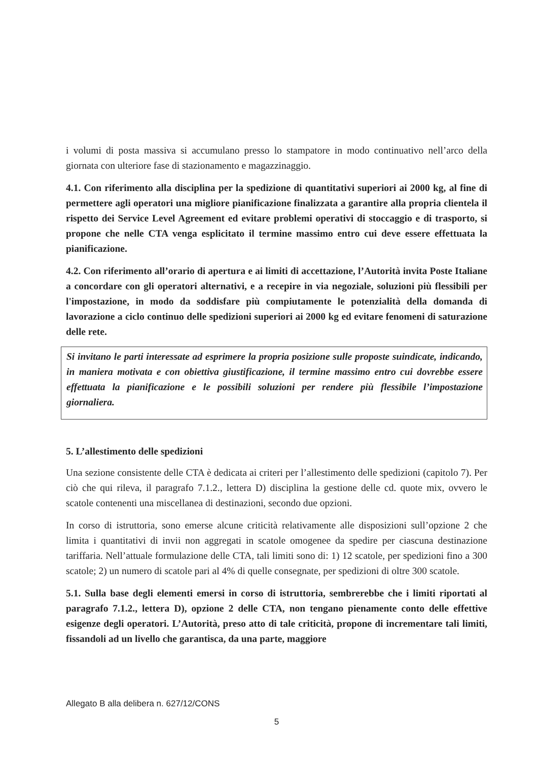i volumi di posta massiva si accumulano presso lo stampatore in modo continuativo nell’arco della giornata con ulteriore fase di stazionamento e magazzinaggio.
4.1. Con riferimento alla disciplina per la spedizione di quantitativi superiori ai 2000 kg, al fine di permettere agli operatori una migliore pianificazione finalizzata a garantire alla propria clientela il rispetto dei Service Level Agreement ed evitare problemi operativi di stoccaggio e di trasporto, si propone che nelle CTA venga esplicitato il termine massimo entro cui deve essere effettuata la pianificazione.
4.2. Con riferimento all’orario di apertura e ai limiti di accettazione, l’Autorità invita Poste Italiane a concordare con gli operatori alternativi, e a recepire in via negoziale, soluzioni più flessibili per l'impostazione, in modo da soddisfare più compiutamente le potenzialità della domanda di lavorazione a ciclo continuo delle spedizioni superiori ai 2000 kg ed evitare fenomeni di saturazione delle rete.
Si invitano le parti interessate ad esprimere la propria posizione sulle proposte suindicate, indicando, in maniera motivata e con obiettiva giustificazione, il termine massimo entro cui dovrebbe essere effettuata la pianificazione e le possibili soluzioni per rendere più flessibile l’impostazione giornaliera.
5. L’allestimento delle spedizioni
Una sezione consistente delle CTA è dedicata ai criteri per l’allestimento delle spedizioni (capitolo 7). Per ciò che qui rileva, il paragrafo 7.1.2., lettera D) disciplina la gestione delle cd. quote mix, ovvero le scatole contenenti una miscellanea di destinazioni, secondo due opzioni.
In corso di istruttoria, sono emerse alcune criticità relativamente alle disposizioni sull’opzione 2 che limita i quantitativi di invii non aggregati in scatole omogenee da spedire per ciascuna destinazione tariffaria. Nell’attuale formulazione delle CTA, tali limiti sono di: 1) 12 scatole, per spedizioni fino a 300 scatole; 2) un numero di scatole pari al 4% di quelle consegnate, per spedizioni di oltre 300 scatole.
5.1. Sulla base degli elementi emersi in corso di istruttoria, sembrerebbe che i limiti riportati al paragrafo 7.1.2., lettera D), opzione 2 delle CTA, non tengano pienamente conto delle effettive esigenze degli operatori. L’Autorità, preso atto di tale criticità, propone di incrementare tali limiti, fissandoli ad un livello che garantisca, da una parte, maggiore
Allegato B alla delibera n. 627/12/CONS
5